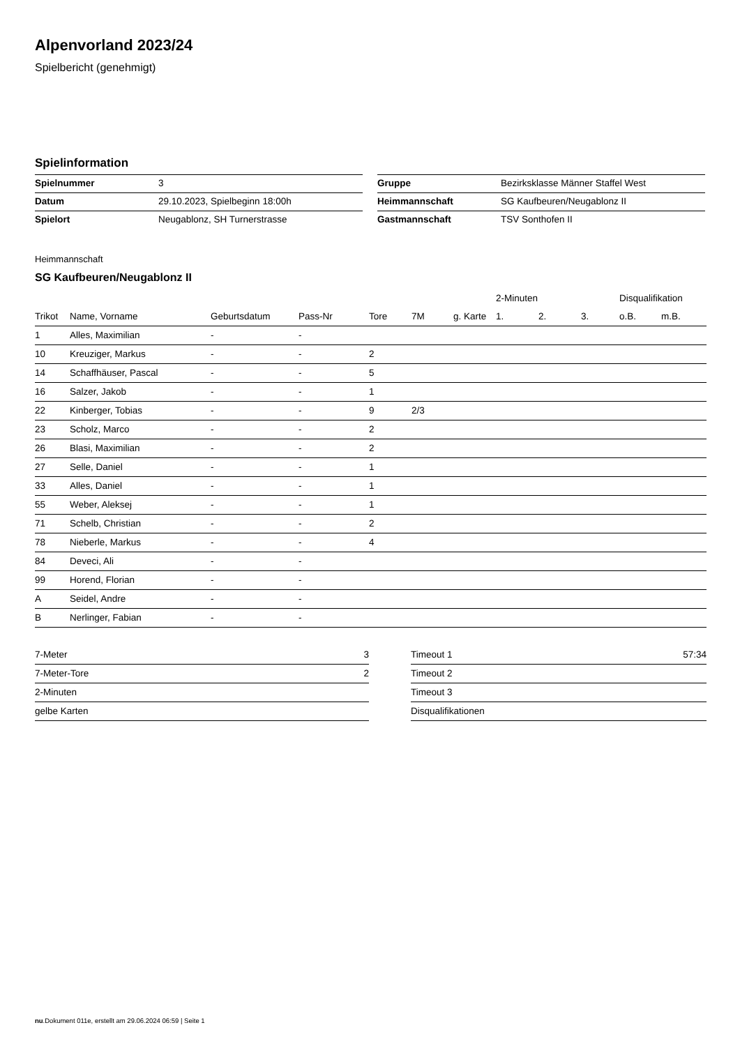Alpenvorland 2023/24
Spielbericht (genehmigt)
Spielinformation
| Spielnummer | 3 |
| Datum | 29.10.2023, Spielbeginn 18:00h |
| Spielort | Neugablonz, SH Turnerstrasse |
| Gruppe | Bezirksklasse Männer Staffel West |
| Heimmannschaft | SG Kaufbeuren/Neugablonz II |
| Gastmannschaft | TSV Sonthofen II |
Heimmannschaft
SG Kaufbeuren/Neugablonz II
| | | | | | | | 2-Minuten | | | Disqualifikation | |
| --- | --- | --- | --- | --- | --- | --- | --- | --- | --- | --- | --- |
| Trikot | Name, Vorname | Geburtsdatum | Pass-Nr | Tore | 7M | g. Karte | 1. | 2. | 3. | o.B. | m.B. |
| 1 | Alles, Maximilian | - | - | | | | | | | | |
| 10 | Kreuziger, Markus | - | - | 2 | | | | | | | |
| 14 | Schaffhäuser, Pascal | - | - | 5 | | | | | | | |
| 16 | Salzer, Jakob | - | - | 1 | | | | | | | |
| 22 | Kinberger, Tobias | - | - | 9 | 2/3 | | | | | | |
| 23 | Scholz, Marco | - | - | 2 | | | | | | | |
| 26 | Blasi, Maximilian | - | - | 2 | | | | | | | |
| 27 | Selle, Daniel | - | - | 1 | | | | | | | |
| 33 | Alles, Daniel | - | - | 1 | | | | | | | |
| 55 | Weber, Aleksej | - | - | 1 | | | | | | | |
| 71 | Schelb, Christian | - | - | 2 | | | | | | | |
| 78 | Nieberle, Markus | - | - | 4 | | | | | | | |
| 84 | Deveci, Ali | - | - | | | | | | | | |
| 99 | Horend, Florian | - | - | | | | | | | | |
| A | Seidel, Andre | - | - | | | | | | | | |
| B | Nerlinger, Fabian | - | - | | | | | | | | |
| 7-Meter | 3 |
| 7-Meter-Tore | 2 |
| 2-Minuten | |
| gelbe Karten | |
| Timeout 1 | 57:34 |
| Timeout 2 | |
| Timeout 3 | |
| Disqualifikationen | |
nu.Dokument 011e, erstellt am 29.06.2024 06:59 | Seite 1